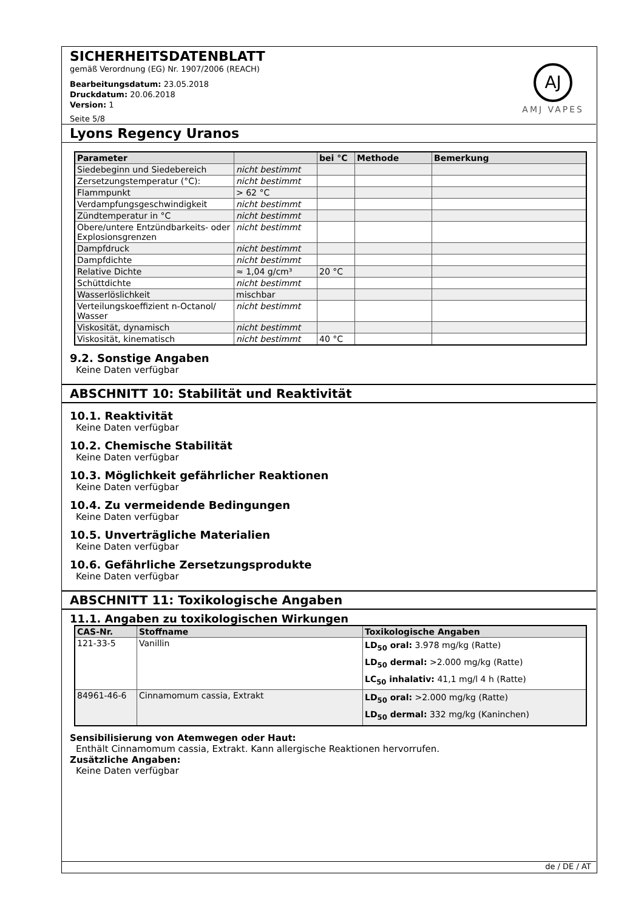SICHERHEITSDATENBLATT
gemäß Verordnung (EG) Nr. 1907/2006 (REACH)
Bearbeitungsdatum: 23.05.2018
Druckdatum: 20.06.2018
Version: 1
Seite 5/8
AJ
AMJ VAPES
Lyons Regency Uranos
| Parameter | | bei °C | Methode | Bemerkung |
| --- | --- | --- | --- | --- |
| Siedebeginn und Siedebereich | nicht bestimmt | | | |
| Zersetzungstemperatur (°C): | nicht bestimmt | | | |
| Flammpunkt | > 62 °C | | | |
| Verdampfungsgeschwindigkeit | nicht bestimmt | | | |
| Zündtemperatur in °C | nicht bestimmt | | | |
| Obere/untere Entzündbarkeits- oder Explosionsgrenzen | nicht bestimmt | | | |
| Dampfdruck | nicht bestimmt | | | |
| Dampfdichte | nicht bestimmt | | | |
| Relative Dichte | ≈ 1,04 g/cm³ | 20 °C | | |
| Schüttdichte | nicht bestimmt | | | |
| Wasserlöslichkeit | mischbar | | | |
| Verteilungskoeffizient n-Octanol/ Wasser | nicht bestimmt | | | |
| Viskosität, dynamisch | nicht bestimmt | | | |
| Viskosität, kinematisch | nicht bestimmt | 40 °C | | |
9.2. Sonstige Angaben
Keine Daten verfügbar
ABSCHNITT 10: Stabilität und Reaktivität
10.1. Reaktivität
Keine Daten verfügbar
10.2. Chemische Stabilität
Keine Daten verfügbar
10.3. Möglichkeit gefährlicher Reaktionen
Keine Daten verfügbar
10.4. Zu vermeidende Bedingungen
Keine Daten verfügbar
10.5. Unverträgliche Materialien
Keine Daten verfügbar
10.6. Gefährliche Zersetzungsprodukte
Keine Daten verfügbar
ABSCHNITT 11: Toxikologische Angaben
11.1. Angaben zu toxikologischen Wirkungen
| CAS-Nr. | Stoffname | Toxikologische Angaben |
| --- | --- | --- |
| 121-33-5 | Vanillin | LD<sub>50</sub> oral: 3.978 mg/kg (Ratte) LD<sub>50</sub> dermal: >2.000 mg/kg (Ratte) LC<sub>50</sub> inhalativ: 41,1 mg/l 4 h (Ratte) |
| 84961-46-6 | Cinnamomum cassia, Extrakt | LD<sub>50</sub> oral: >2.000 mg/kg (Ratte) LD<sub>50</sub> dermal: 332 mg/kg (Kaninchen) |
Sensibilisierung von Atemwegen oder Haut:
Enthält Cinnamomum cassia, Extrakt. Kann allergische Reaktionen hervorrufen.
Zusätzliche Angaben:
Keine Daten verfügbar
de / DE / AT